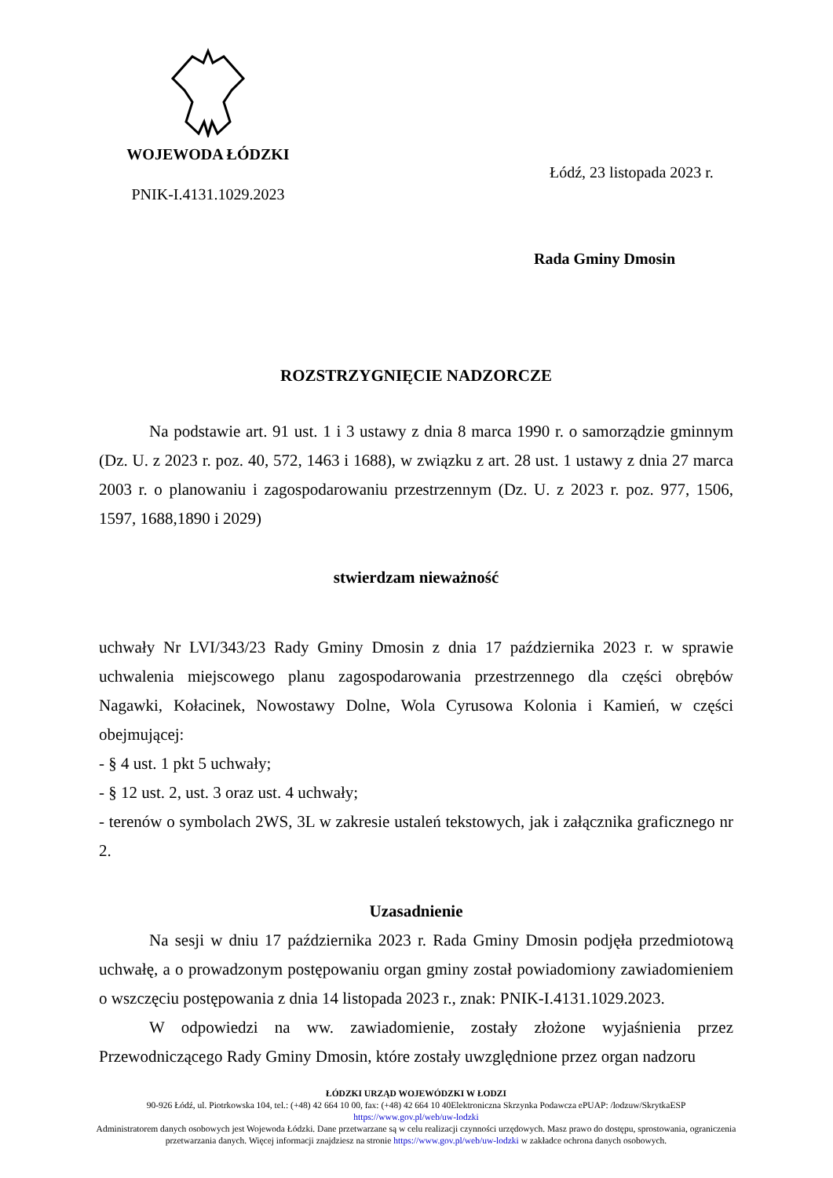WOJEWODA ŁÓDZKI
PNIK-I.4131.1029.2023
Łódź, 23 listopada 2023 r.
Rada Gminy Dmosin
ROZSTRZYGNIĘCIE NADZORCZE
Na podstawie art. 91 ust. 1 i 3 ustawy z dnia 8 marca 1990 r. o samorządzie gminnym (Dz. U. z 2023 r. poz. 40, 572, 1463 i 1688), w związku z art. 28 ust. 1 ustawy z dnia 27 marca 2003 r. o planowaniu i zagospodarowaniu przestrzennym (Dz. U. z 2023 r. poz. 977, 1506, 1597, 1688,1890 i 2029)
stwierdzam nieważność
uchwały Nr LVI/343/23 Rady Gminy Dmosin z dnia 17 października 2023 r. w sprawie uchwalenia miejscowego planu zagospodarowania przestrzennego dla części obrębów Nagawki, Kołacinek, Nowostawy Dolne, Wola Cyrusowa Kolonia i Kamień, w części obejmującej:
- § 4 ust. 1 pkt 5 uchwały;
- § 12 ust. 2, ust. 3 oraz ust. 4 uchwały;
- terenów o symbolach 2WS, 3L w zakresie ustaleń tekstowych, jak i załącznika graficznego nr 2.
Uzasadnienie
Na sesji w dniu 17 października 2023 r. Rada Gminy Dmosin podjęła przedmiotową uchwałę, a o prowadzonym postępowaniu organ gminy został powiadomiony zawiadomieniem o wszczęciu postępowania z dnia 14 listopada 2023 r., znak: PNIK-I.4131.1029.2023.
W odpowiedzi na ww. zawiadomienie, zostały złożone wyjaśnienia przez Przewodniczącego Rady Gminy Dmosin, które zostały uwzględnione przez organ nadzoru
ŁÓDZKI URZĄD WOJEWÓDZKI W ŁODZI
90-926 Łódź, ul. Piotrkowska 104, tel.: (+48) 42 664 10 00, fax: (+48) 42 664 10 40Elektroniczna Skrzynka Podawcza ePUAP: /lodzuw/SkrytkaESP
https://www.gov.pl/web/uw-lodzki
Administratorem danych osobowych jest Wojewoda Łódzki. Dane przetwarzane są w celu realizacji czynności urzędowych. Masz prawo do dostępu, sprostowania, ograniczenia przetwarzania danych. Więcej informacji znajdziesz na stronie https://www.gov.pl/web/uw-lodzki w zakładce ochrona danych osobowych.